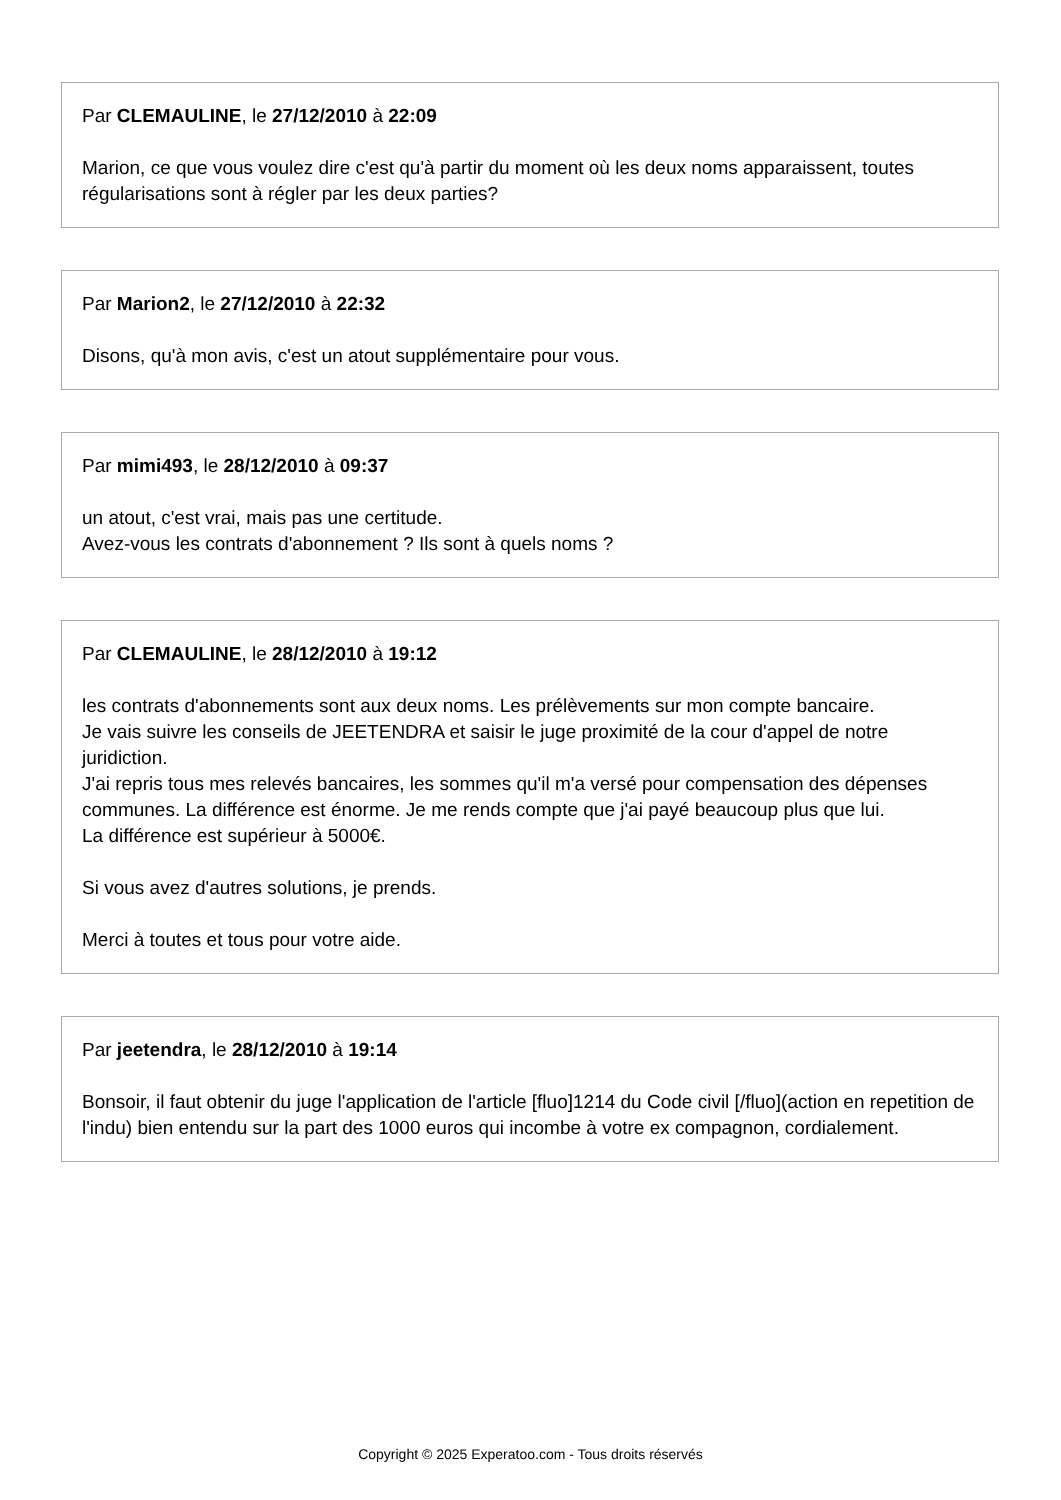Par CLEMAULINE, le 27/12/2010 à 22:09
Marion, ce que vous voulez dire c'est qu'à partir du moment où les deux noms apparaissent, toutes régularisations sont à régler par les deux parties?
Par Marion2, le 27/12/2010 à 22:32
Disons, qu'à mon avis, c'est un atout supplémentaire pour vous.
Par mimi493, le 28/12/2010 à 09:37
un atout, c'est vrai, mais pas une certitude.
Avez-vous les contrats d'abonnement ? Ils sont à quels noms ?
Par CLEMAULINE, le 28/12/2010 à 19:12
les contrats d'abonnements sont aux deux noms. Les prélèvements sur mon compte bancaire.
Je vais suivre les conseils de JEETENDRA et saisir le juge proximité de la cour d'appel de notre juridiction.
J'ai repris tous mes relevés bancaires, les sommes qu'il m'a versé pour compensation des dépenses communes. La différence est énorme. Je me rends compte que j'ai payé beaucoup plus que lui.
La différence est supérieur à 5000€.
Si vous avez d'autres solutions, je prends.
Merci à toutes et tous pour votre aide.
Par jeetendra, le 28/12/2010 à 19:14
Bonsoir, il faut obtenir du juge l'application de l'article [fluo]1214 du Code civil [/fluo](action en repetition de l'indu) bien entendu sur la part des 1000 euros qui incombe à votre ex compagnon, cordialement.
Copyright © 2025 Experatoo.com - Tous droits réservés